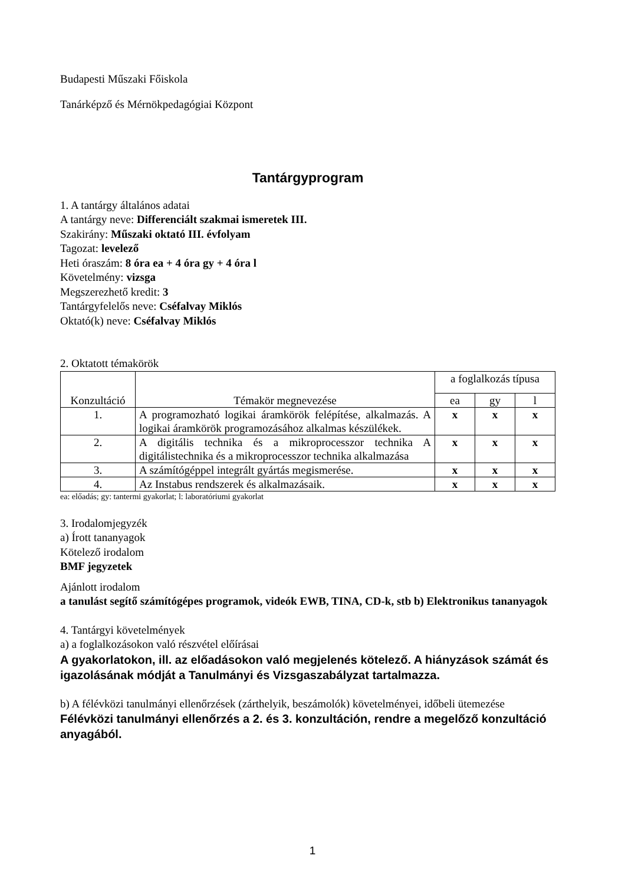Budapesti Műszaki Főiskola
Tanárképző és Mérnökpedagógiai Központ
Tantárgyprogram
1. A tantárgy általános adatai
A tantárgy neve: Differenciált szakmai ismeretek III.
Szakirány: Műszaki oktató III. évfolyam
Tagozat: levelező
Heti óraszám: 8 óra ea + 4 óra gy + 4 óra l
Követelmény: vizsga
Megszerezhető kredit: 3
Tantárgyfelelős neve: Cséfalvay Miklós
Oktató(k) neve: Cséfalvay Miklós
2. Oktatott témakörök
| Konzultáció | Témakör megnevezése | a foglalkozás típusa | | |
| | | ea | gy | l |
| 1. | A programozható logikai áramkörök felépítése, alkalmazás. A logikai áramkörök programozásához alkalmas készülékek. | x | x | x |
| 2. | A digitális technika és a mikroprocesszor technika A digitálistechnika és a mikroprocesszor technika alkalmazása | x | x | x |
| 3. | A számítógéppel integrált gyártás megismerése. | x | x | x |
| 4. | Az Instabus rendszerek és alkalmazásaik. | x | x | x |
ea: előadás; gy: tantermi gyakorlat; l: laboratóriumi gyakorlat
3. Irodalomjegyzék
a) Írott tananyagok
Kötelező irodalom
BMF jegyzetek
Ajánlott irodalom
a tanulást segítő számítógépes programok, videók EWB, TINA, CD-k, stb b) Elektronikus tananyagok
4. Tantárgyi követelmények
a) a foglalkozásokon való részvétel előírásai
A gyakorlatokon, ill. az előadásokon való megjelenés kötelező. A hiányzások számát és igazolásának módját a Tanulmányi és Vizsgaszabályzat tartalmazza.
b) A félévközi tanulmányi ellenőrzések (zárthelyik, beszámolók) követelményei, időbeli ütemezése
Félévközi tanulmányi ellenőrzés a 2. és 3. konzultáción, rendre a megelőző konzultáció anyagából.
1